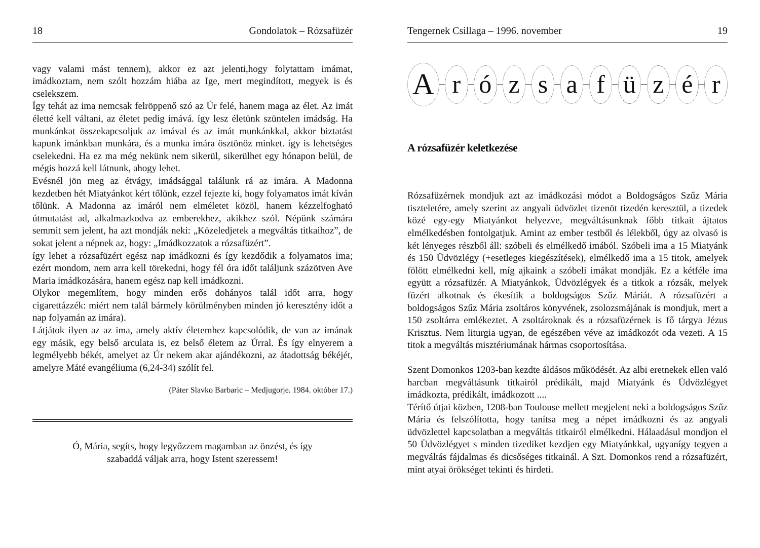18 Gondolatok – Rózsafüzér
vagy valami mást tennem), akkor ez azt jelenti,hogy folytattam imámat, imádkoztam, nem szólt hozzám hiába az Ige, mert megindított, megyek is és cselekszem.
Így tehát az ima nemcsak felröppenő szó az Úr felé, hanem maga az élet. Az imát életté kell váltani, az életet pedig imává. így lesz életünk szüntelen imádság. Ha munkánkat összekapcsoljuk az imával és az imát munkánkkal, akkor biztatást kapunk imánkban munkára, és a munka imára ösztönöz minket. így is lehetséges cselekedni. Ha ez ma még nekünk nem sikerül, sikerülhet egy hónapon belül, de mégis hozzá kell látnunk, ahogy lehet.
Evésnél jön meg az étvágy, imádsággal találunk rá az imára. A Madonna kezdetben hét Miatyánkot kért tőlünk, ezzel fejezte ki, hogy folyamatos imát kíván tőlünk. A Madonna az imáról nem elméletet közöl, hanem kézzelfogható útmutatást ad, alkalmazkodva az emberekhez, akikhez szól. Népünk számára semmit sem jelent, ha azt mondják neki: „Közeledjetek a megváltás titkaihoz”, de sokat jelent a népnek az, hogy: „Imádkozzatok a rózsafüzért”.
így lehet a rózsafüzért egész nap imádkozni és így kezdődik a folyamatos ima; ezért mondom, nem arra kell törekedni, hogy fél óra időt találjunk százötven Ave Maria imádkozására, hanem egész nap kell imádkozni.
Olykor megemlítem, hogy minden erős dohányos talál időt arra, hogy cigarettázzék: miért nem talál bármely körülményben minden jó keresztény időt a nap folyamán az imára).
Látjátok ilyen az az ima, amely aktív életemhez kapcsolódik, de van az imának egy másik, egy belső arculata is, ez belső életem az Úrral. És így elnyerem a legmélyebb békét, amelyet az Úr nekem akar ajándékozni, az átadottság békéjét, amelyre Máté evangéliuma (6,24-34) szólít fel.
(Páter Slavko Barbaric – Medjugorje. 1984. október 17.)
Ó, Mária, segíts, hogy legyőzzem magamban az önzést, és így
szabaddá váljak arra, hogy Istent szeressem!
Tengernek Csillaga – 1996. november 19
A r ó z s a f ü z é r
A rózsafüzér keletkezése
Rózsafüzérnek mondjuk azt az imádkozási módot a Boldogságos Szűz Mária tiszteletére, amely szerint az angyali üdvözlet tizenöt tizedén keresztül, a tizedek közé egy-egy Miatyánkot helyezve, megváltásunknak főbb titkait ájtatos elmélkedésben fontolgatjuk. Amint az ember testből és lélekből, úgy az olvasó is két lényeges részből áll: szóbeli és elmélkedő imából. Szóbeli ima a 15 Miatyánk és 150 Üdvözlégy (+esetleges kiegészítések), elmélkedő ima a 15 titok, amelyek fölött elmélkedni kell, míg ajkaink a szóbeli imákat mondják. Ez a kétféle ima együtt a rózsafüzér. A Miatyánkok, Üdvözlégyek és a titkok a rózsák, melyek füzért alkotnak és ékesítik a boldogságos Szűz Máriát. A rózsafüzért a boldogságos Szűz Mária zsoltáros könyvének, zsolozsmájának is mondjuk, mert a 150 zsoltárra emlékeztet. A zsoltároknak és a rózsafüzérnek is fő tárgya Jézus Krisztus. Nem liturgia ugyan, de egészében véve az imádkozót oda vezeti. A 15 titok a megváltás misztériumának hármas csoportosítása.
Szent Domonkos 1203-ban kezdte áldásos működését. Az albi eretnekek ellen való harcban megváltásunk titkairól prédikált, majd Miatyánk és Üdvözlégyet imádkozta, prédikált, imádkozott ....
Térítő útjai közben, 1208-ban Toulouse mellett megjelent neki a boldogságos Szűz Mária és felszólította, hogy tanítsa meg a népet imádkozni és az angyali üdvözlettel kapcsolatban a megváltás titkairól elmélkedni. Hálaadásul mondjon el 50 Üdvözlégyet s minden tizediket kezdjen egy Miatyánkkal, ugyanígy tegyen a megváltás fájdalmas és dicsőséges titkainál. A Szt. Domonkos rend a rózsafüzért, mint atyai örökséget tekinti és hirdeti.